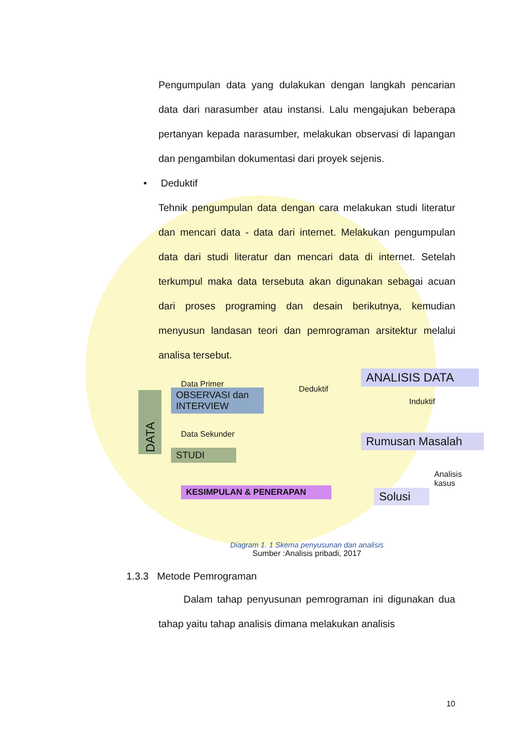Pengumpulan data yang dulakukan dengan langkah pencarian data dari narasumber atau instansi. Lalu mengajukan beberapa pertanyan kepada narasumber, melakukan observasi di lapangan dan pengambilan dokumentasi dari proyek sejenis.
• Deduktif
Tehnik pengumpulan data dengan cara melakukan studi literatur dan mencari data - data dari internet. Melakukan pengumpulan data dari studi literatur dan mencari data di internet. Setelah terkumpul maka data tersebuta akan digunakan sebagai acuan dari proses programing dan desain berikutnya, kemudian menyusun landasan teori dan pemrograman arsitektur melalui analisa tersebut.
DATA
Data Primer
OBSERVASI dan INTERVIEW
Data Sekunder
STUDI
Deduktif
ANALISIS DATA
Induktif
Rumusan Masalah
Analisis kasus
Solusi
KESIMPULAN & PENERAPAN
Diagram 1. 1 Skema penyusunan dan analisis
Sumber :Analisis pribadi, 2017
1.3.3 Metode Pemrograman
Dalam tahap penyusunan pemrograman ini digunakan dua tahap yaitu tahap analisis dimana melakukan analisis
10